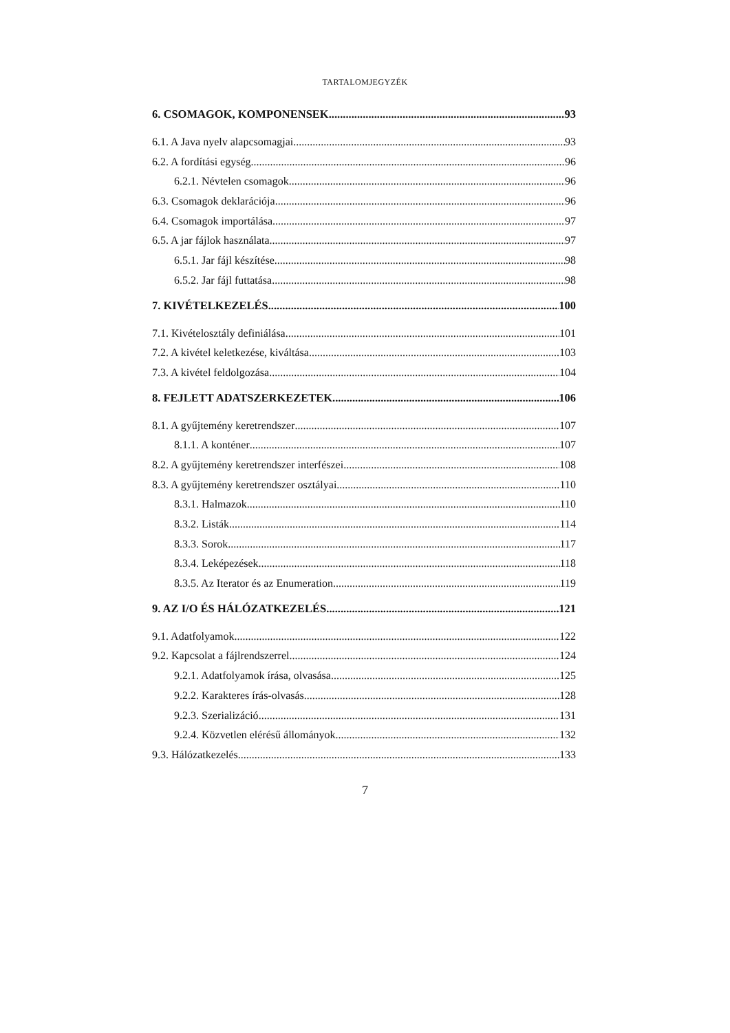TARTALOMJEGYZÉK
6. CSOMAGOK, KOMPONENSEK 93
6.1. A Java nyelv alapcsomagjai 93
6.2. A fordítási egység 96
6.2.1. Névtelen csomagok 96
6.3. Csomagok deklarációja 96
6.4. Csomagok importálása 97
6.5. A jar fájlok használata 97
6.5.1. Jar fájl készítése 98
6.5.2. Jar fájl futtatása 98
7. KIVÉTELKEZELÉS 100
7.1. Kivételosztály definiálása 101
7.2. A kivétel keletkezése, kiváltása 103
7.3. A kivétel feldolgozása 104
8. FEJLETT ADATSZERKEZETEK 106
8.1. A gyűjtemény keretrendszer 107
8.1.1. A konténer 107
8.2. A gyűjtemény keretrendszer interfészei 108
8.3. A gyűjtemény keretrendszer osztályai 110
8.3.1. Halmazok 110
8.3.2. Listák 114
8.3.3. Sorok 117
8.3.4. Leképezések 118
8.3.5. Az Iterator és az Enumeration 119
9. AZ I/O ÉS HÁLÓZATKEZELÉS 121
9.1. Adatfolyamok 122
9.2. Kapcsolat a fájlrendszerrel 124
9.2.1. Adatfolyamok írása, olvasása 125
9.2.2. Karakteres írás-olvasás 128
9.2.3. Szerializáció 131
9.2.4. Közvetlen elérésű állományok 132
9.3. Hálózatkezelés 133
7